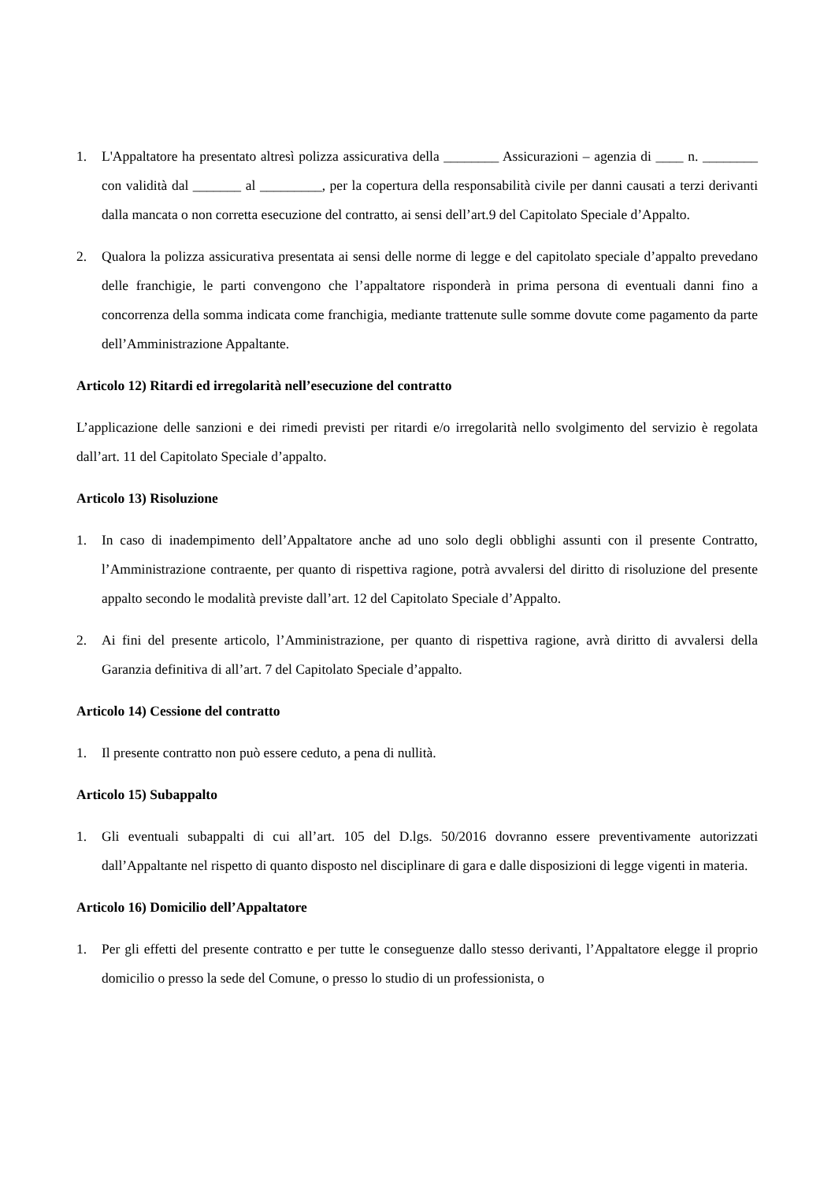1. L'Appaltatore ha presentato altresì polizza assicurativa della ________ Assicurazioni – agenzia di ____ n. ________ con validità dal _______ al _________, per la copertura della responsabilità civile per danni causati a terzi derivanti dalla mancata o non corretta esecuzione del contratto, ai sensi dell’art.9 del Capitolato Speciale d’Appalto.
2. Qualora la polizza assicurativa presentata ai sensi delle norme di legge e del capitolato speciale d’appalto prevedano delle franchigie, le parti convengono che l’appaltatore risponderà in prima persona di eventuali danni fino a concorrenza della somma indicata come franchigia, mediante trattenute sulle somme dovute come pagamento da parte dell’Amministrazione Appaltante.
Articolo 12) Ritardi ed irregolarità nell’esecuzione del contratto
L’applicazione delle sanzioni e dei rimedi previsti per ritardi e/o irregolarità nello svolgimento del servizio è regolata dall’art. 11 del Capitolato Speciale d’appalto.
Articolo 13) Risoluzione
1. In caso di inadempimento dell’Appaltatore anche ad uno solo degli obblighi assunti con il presente Contratto, l’Amministrazione contraente, per quanto di rispettiva ragione, potrà avvalersi del diritto di risoluzione del presente appalto secondo le modalità previste dall’art. 12 del Capitolato Speciale d’Appalto.
2. Ai fini del presente articolo, l’Amministrazione, per quanto di rispettiva ragione, avrà diritto di avvalersi della Garanzia definitiva di all’art. 7 del Capitolato Speciale d’appalto.
Articolo 14) Cessione del contratto
1. Il presente contratto non può essere ceduto, a pena di nullità.
Articolo 15) Subappalto
1. Gli eventuali subappalti di cui all’art. 105 del D.lgs. 50/2016 dovranno essere preventivamente autorizzati dall’Appaltante nel rispetto di quanto disposto nel disciplinare di gara e dalle disposizioni di legge vigenti in materia.
Articolo 16) Domicilio dell’Appaltatore
1. Per gli effetti del presente contratto e per tutte le conseguenze dallo stesso derivanti, l’Appaltatore elegge il proprio domicilio o presso la sede del Comune, o presso lo studio di un professionista, o